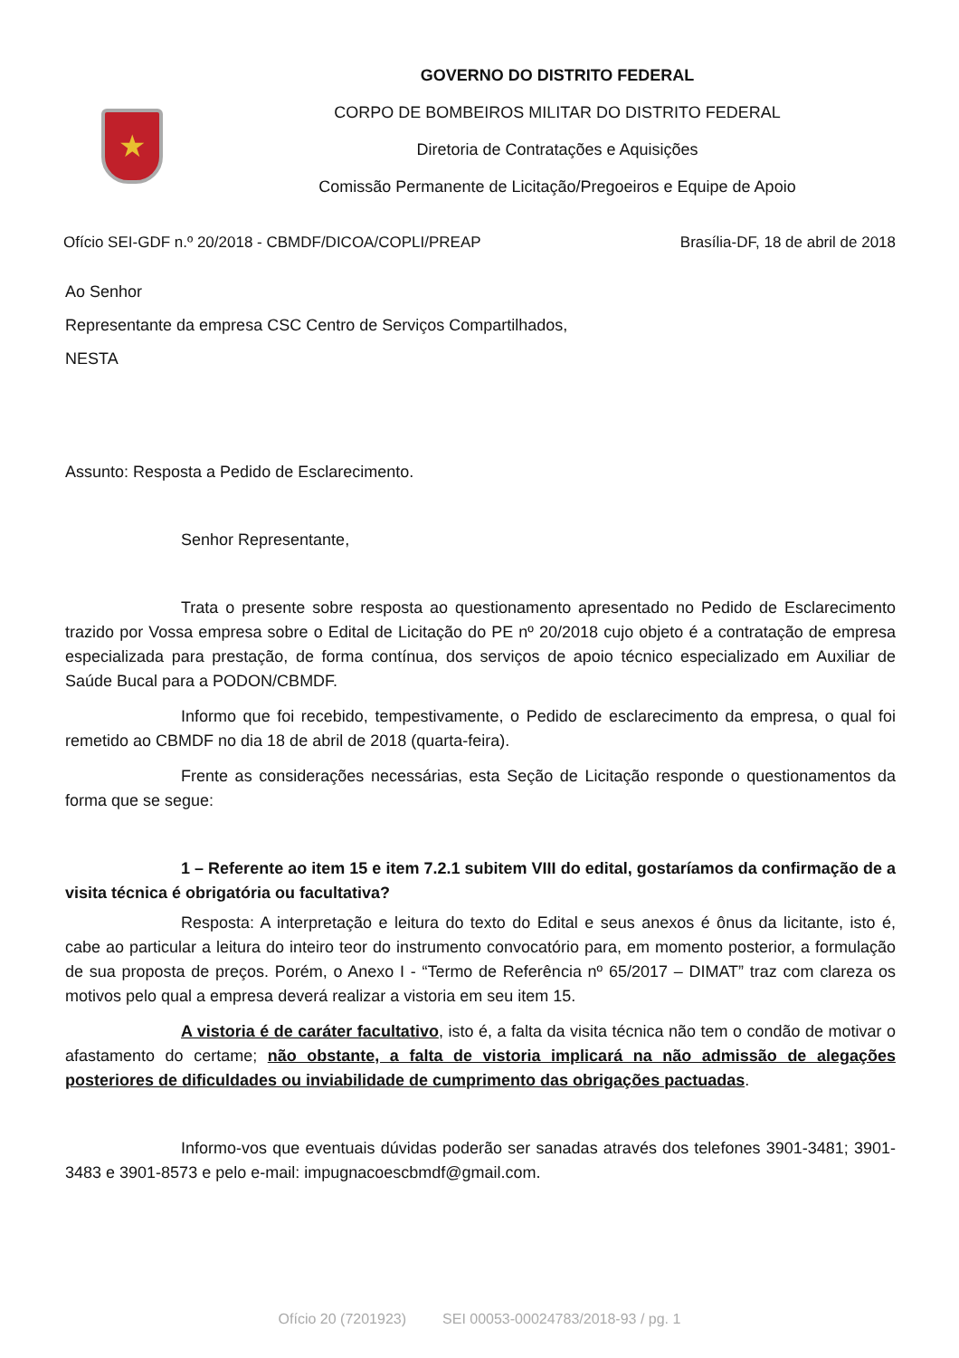★
GOVERNO DO DISTRITO FEDERAL
CORPO DE BOMBEIROS MILITAR DO DISTRITO FEDERAL
Diretoria de Contratações e Aquisições
Comissão Permanente de Licitação/Pregoeiros e Equipe de Apoio
Ofício SEI-GDF n.º 20/2018 - CBMDF/DICOA/COPLI/PREAP Brasília-DF, 18 de abril de 2018
Ao Senhor
Representante da empresa CSC Centro de Serviços Compartilhados,
NESTA
Assunto: Resposta a Pedido de Esclarecimento.
Senhor Representante,
Trata o presente sobre resposta ao questionamento apresentado no Pedido de Esclarecimento trazido por Vossa empresa sobre o Edital de Licitação do PE nº 20/2018 cujo objeto é a contratação de empresa especializada para prestação, de forma contínua, dos serviços de apoio técnico especializado em Auxiliar de Saúde Bucal para a PODON/CBMDF.
Informo que foi recebido, tempestivamente, o Pedido de esclarecimento da empresa, o qual foi remetido ao CBMDF no dia 18 de abril de 2018 (quarta-feira).
Frente as considerações necessárias, esta Seção de Licitação responde o questionamentos da forma que se segue:
1 – Referente ao item 15 e item 7.2.1 subitem VIII do edital, gostaríamos da confirmação de a visita técnica é obrigatória ou facultativa?
Resposta: A interpretação e leitura do texto do Edital e seus anexos é ônus da licitante, isto é, cabe ao particular a leitura do inteiro teor do instrumento convocatório para, em momento posterior, a formulação de sua proposta de preços. Porém, o Anexo I - “Termo de Referência nº 65/2017 – DIMAT” traz com clareza os motivos pelo qual a empresa deverá realizar a vistoria em seu item 15.
A vistoria é de caráter facultativo, isto é, a falta da visita técnica não tem o condão de motivar o afastamento do certame; não obstante, a falta de vistoria implicará na não admissão de alegações posteriores de dificuldades ou inviabilidade de cumprimento das obrigações pactuadas.
Informo-vos que eventuais dúvidas poderão ser sanadas através dos telefones 3901-3481; 3901-3483 e 3901-8573 e pelo e-mail: impugnacoescbmdf@gmail.com.
Ofício 20 (7201923) SEI 00053-00024783/2018-93 / pg. 1